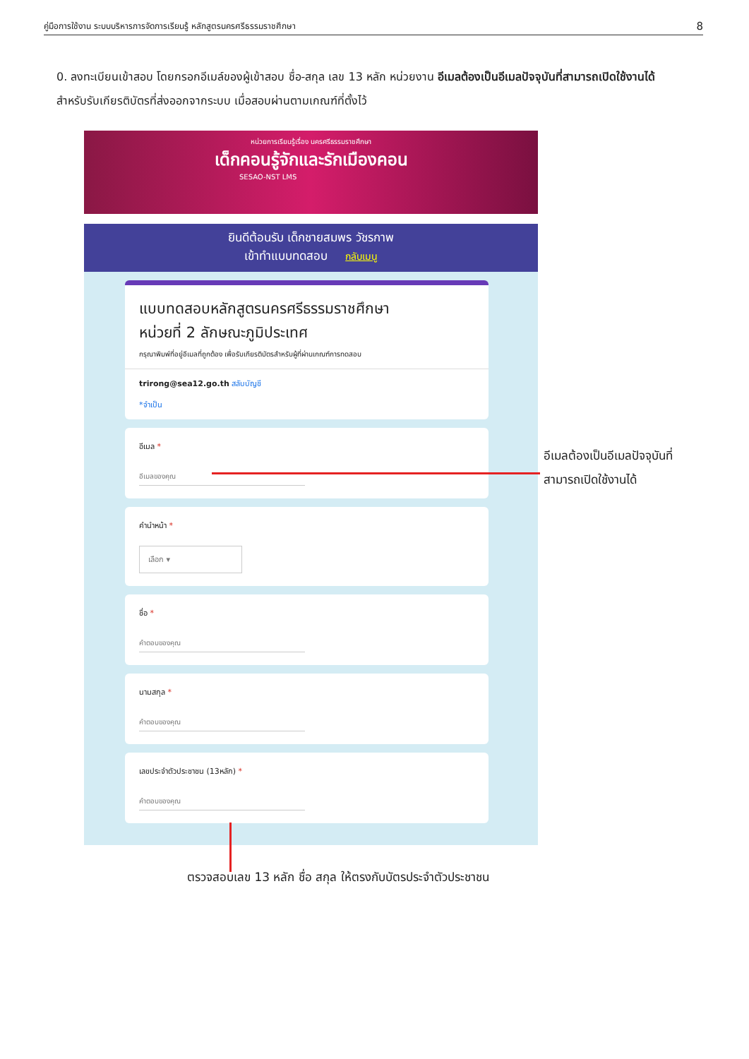คู่มือการใช้งาน ระบบบริหารการจัดการเรียนรู้ หลักสูตรนครศรีธรรมราชศึกษา 8
0. ลงทะเบียนเข้าสอบ โดยกรอกอีเมล์ของผู้เข้าสอบ ชื่อ-สกุล เลข 13 หลัก หน่วยงาน อีเมลต้องเป็นอีเมลปัจจุบันที่สามารถเปิดใช้งานได้ สำหรับรับเกียรติบัตรที่ส่งออกจากระบบ เมื่อสอบผ่านตามเกณฑ์ที่ตั้งไว้
หน่วยการเรียนรู้เรื่อง นครศรีธรรมราชศึกษา
เด็กคอนรู้จักและรักเมืองคอน
SESAO-NST LMS
ยินดีต้อนรับ เด็กชายสมพร วัชรกาพ
เข้าทำแบบทดสอบ กลับเมนู
แบบทดสอบหลักสูตรนครศรีธรรมราชศึกษา
หน่วยที่ 2 ลักษณะภูมิประเทศ
กรุณาพิมพ์ที่อยู่อีเมลที่ถูกต้อง เพื่อรับเกียรติบัตรสำหรับผู้ที่ผ่านเกณฑ์การทดสอบ
trirong@sea12.go.th สลับบัญชี
*จำเป็น
อีเมล *
อีเมลของคุณ
คำนำหน้า *
เลือก ▾
ชื่อ *
คำตอบของคุณ
นามสกุล *
คำตอบของคุณ
เลขประจำตัวประชาชน (13หลัก) *
คำตอบของคุณ
อีเมลต้องเป็นอีเมลปัจจุบันที่
สามารถเปิดใช้งานได้
ตรวจสอบเลข 13 หลัก ชื่อ สกุล ให้ตรงกับบัตรประจำตัวประชาชน